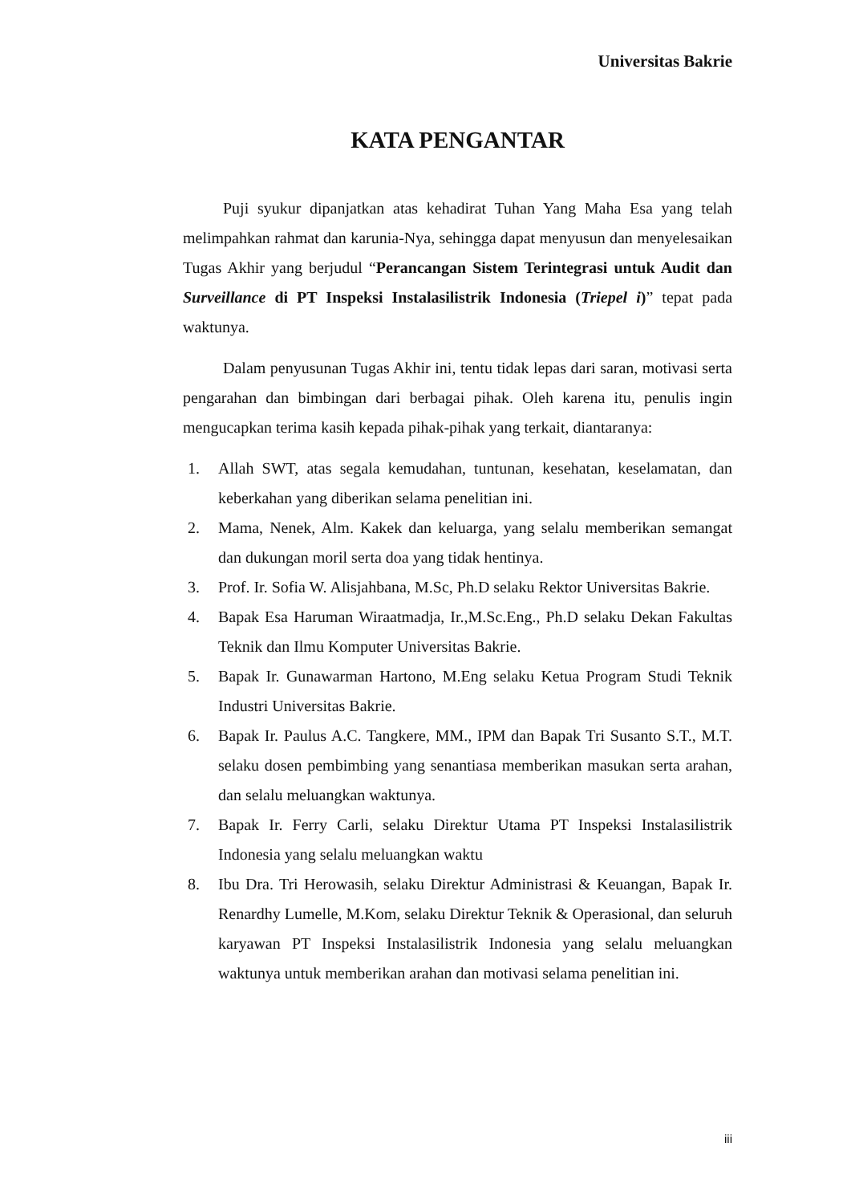Universitas Bakrie
KATA PENGANTAR
Puji syukur dipanjatkan atas kehadirat Tuhan Yang Maha Esa yang telah melimpahkan rahmat dan karunia-Nya, sehingga dapat menyusun dan menyelesaikan Tugas Akhir yang berjudul “Perancangan Sistem Terintegrasi untuk Audit dan Surveillance di PT Inspeksi Instalasilistrik Indonesia (Triepel i)” tepat pada waktunya.
Dalam penyusunan Tugas Akhir ini, tentu tidak lepas dari saran, motivasi serta pengarahan dan bimbingan dari berbagai pihak. Oleh karena itu, penulis ingin mengucapkan terima kasih kepada pihak-pihak yang terkait, diantaranya:
1. Allah SWT, atas segala kemudahan, tuntunan, kesehatan, keselamatan, dan keberkahan yang diberikan selama penelitian ini.
2. Mama, Nenek, Alm. Kakek dan keluarga, yang selalu memberikan semangat dan dukungan moril serta doa yang tidak hentinya.
3. Prof. Ir. Sofia W. Alisjahbana, M.Sc, Ph.D selaku Rektor Universitas Bakrie.
4. Bapak Esa Haruman Wiraatmadja, Ir.,M.Sc.Eng., Ph.D selaku Dekan Fakultas Teknik dan Ilmu Komputer Universitas Bakrie.
5. Bapak Ir. Gunawarman Hartono, M.Eng selaku Ketua Program Studi Teknik Industri Universitas Bakrie.
6. Bapak Ir. Paulus A.C. Tangkere, MM., IPM dan Bapak Tri Susanto S.T., M.T. selaku dosen pembimbing yang senantiasa memberikan masukan serta arahan, dan selalu meluangkan waktunya.
7. Bapak Ir. Ferry Carli, selaku Direktur Utama PT Inspeksi Instalasilistrik Indonesia yang selalu meluangkan waktu
8. Ibu Dra. Tri Herowasih, selaku Direktur Administrasi & Keuangan, Bapak Ir. Renardhy Lumelle, M.Kom, selaku Direktur Teknik & Operasional, dan seluruh karyawan PT Inspeksi Instalasilistrik Indonesia yang selalu meluangkan waktunya untuk memberikan arahan dan motivasi selama penelitian ini.
iii